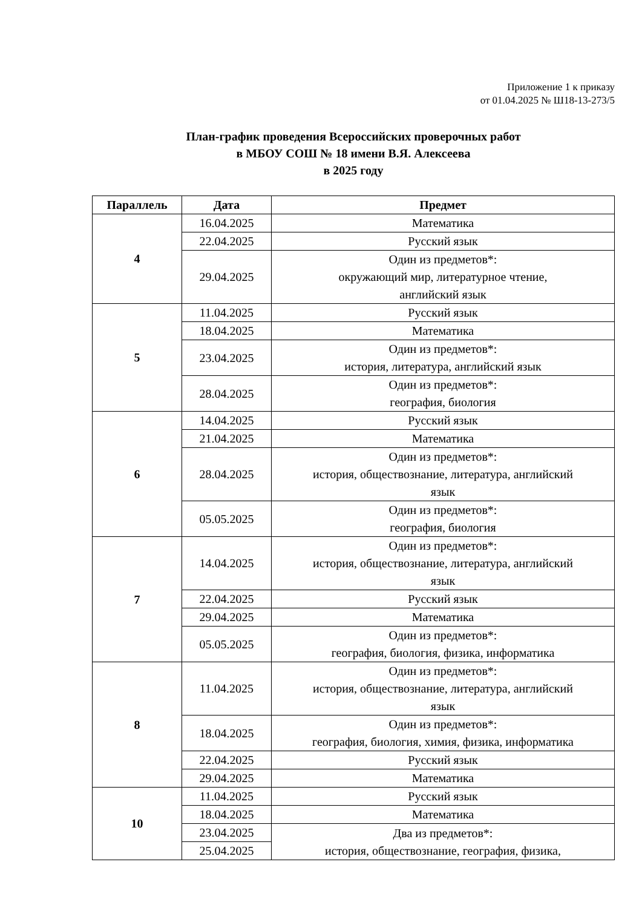Приложение 1 к приказу
от 01.04.2025 № Ш18-13-273/5
План-график проведения Всероссийских проверочных работ
в МБОУ СОШ № 18 имени В.Я. Алексеева
в 2025 году
| Параллель | Дата | Предмет |
| --- | --- | --- |
| 4 | 16.04.2025 | Математика |
| | 22.04.2025 | Русский язык |
| | 29.04.2025 | Один из предметов*: окружающий мир, литературное чтение, английский язык |
| 5 | 11.04.2025 | Русский язык |
| | 18.04.2025 | Математика |
| | 23.04.2025 | Один из предметов*: история, литература, английский язык |
| | 28.04.2025 | Один из предметов*: география, биология |
| 6 | 14.04.2025 | Русский язык |
| | 21.04.2025 | Математика |
| | 28.04.2025 | Один из предметов*: история, обществознание, литература, английский язык |
| | 05.05.2025 | Один из предметов*: география, биология |
| 7 | 14.04.2025 | Один из предметов*: история, обществознание, литература, английский язык |
| | 22.04.2025 | Русский язык |
| | 29.04.2025 | Математика |
| | 05.05.2025 | Один из предметов*: география, биология, физика, информатика |
| 8 | 11.04.2025 | Один из предметов*: история, обществознание, литература, английский язык |
| | 18.04.2025 | Один из предметов*: география, биология, химия, физика, информатика |
| | 22.04.2025 | Русский язык |
| | 29.04.2025 | Математика |
| 10 | 11.04.2025 | Русский язык |
| | 18.04.2025 | Математика |
| | 23.04.2025 | Два из предметов*: история, обществознание, география, физика, |
| | 25.04.2025 | |